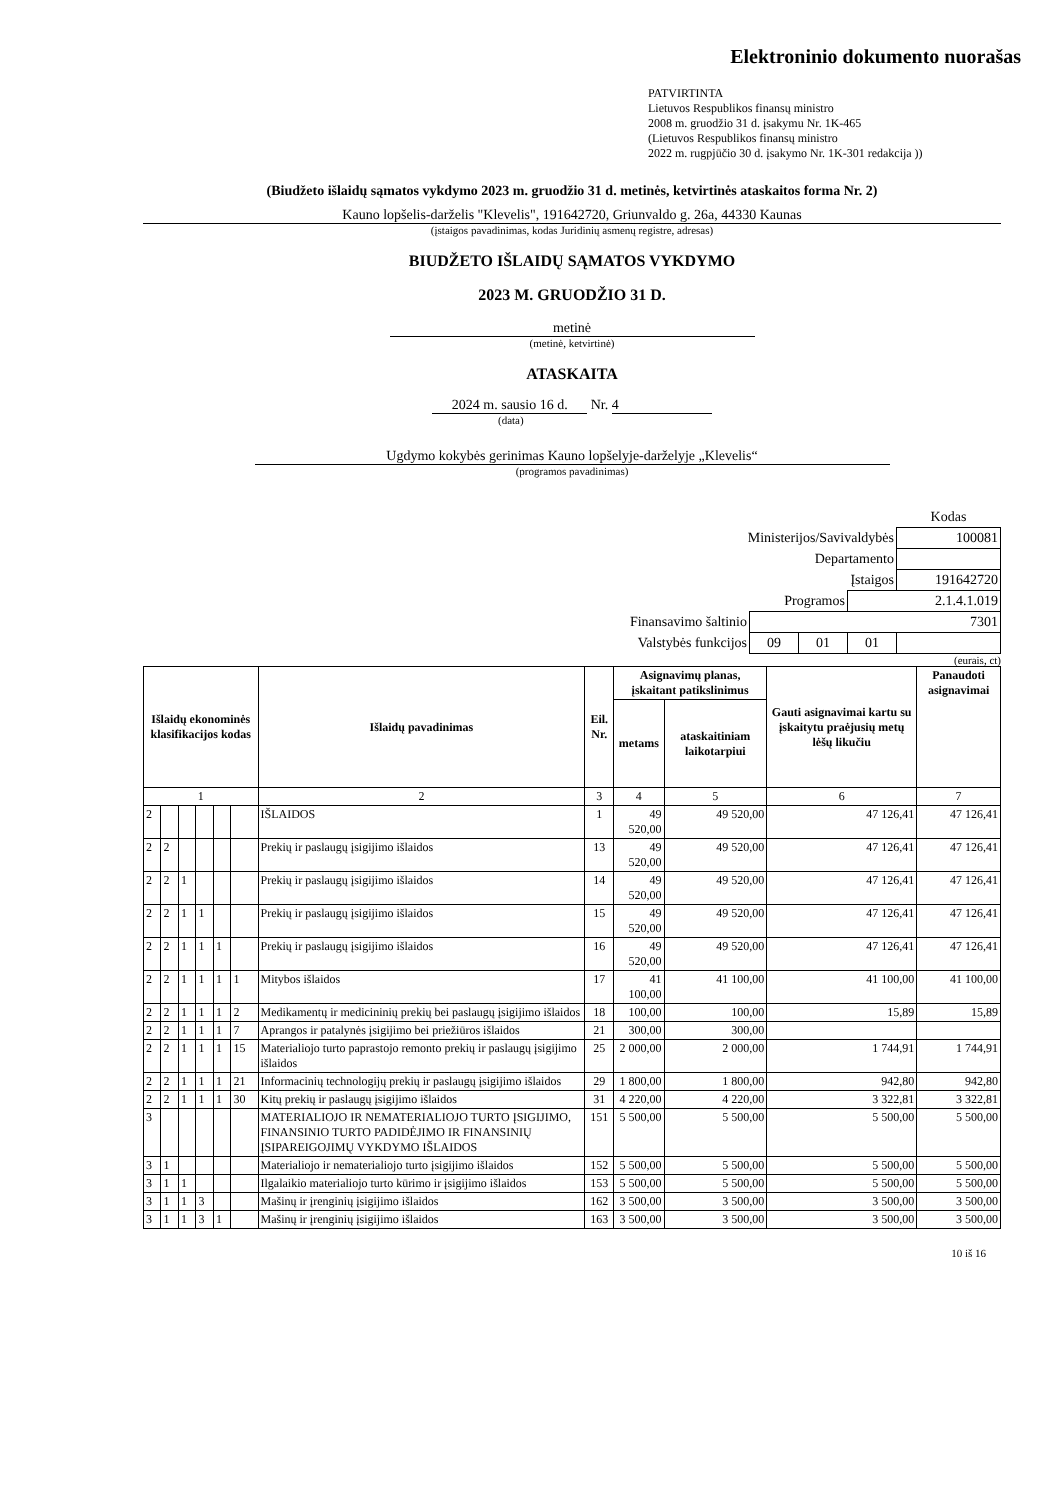Elektroninio dokumento nuorašas
PATVIRTINTA
Lietuvos Respublikos finansų ministro
2008 m. gruodžio 31 d. įsakymu Nr. 1K-465
(Lietuvos Respublikos finansų ministro
2022 m. rugpjūčio 30 d. įsakymo Nr. 1K-301 redakcija ))
(Biudžeto išlaidų sąmatos vykdymo 2023 m. gruodžio 31 d. metinės, ketvirtinės ataskaitos forma Nr. 2)
Kauno lopšelis-darželis "Klevelis", 191642720, Griunvaldo g. 26a, 44330 Kaunas
(įstaigos pavadinimas, kodas Juridinių asmenų registre, adresas)
BIUDŽETO IŠLAIDŲ SĄMATOS VYKDYMO
2023 M. GRUODŽIO 31 D.
metinė
(metinė, ketvirtinė)
ATASKAITA
2024 m. sausio 16 d. Nr. 4
(data)
Ugdymo kokybės gerinimas Kauno lopšelyje-darželyje „Klevelis“
(programos pavadinimas)
| | | | | Kodas |
| Ministerijos/Savivaldybės | | | | 100081 |
| Departamento | | | | |
| Įstaigos | | | | 191642720 |
| Programos | | | 2.1.4.1.019 | |
| Finansavimo šaltinio | 7301 | | | |
| Valstybės funkcijos | 09 | 01 | 01 | |
(eurais, ct)
| Išlaidų ekonominės klasifikacijos kodas | | | | | | Išlaidų pavadinimas | Eil. Nr. | Asignavimų planas, įskaitant patikslinimus | | Gauti asignavimai kartu su įskaitytu praėjusių metų lėšų likučiu | Panaudoti asignavimai |
| --- | --- | --- | --- | --- | --- | --- | --- | --- | --- | --- | --- |
| | | | | | | | | metams | ataskaitiniam laikotarpiui | | |
| 1 | | | | | | 2 | 3 | 4 | 5 | 6 | 7 |
| 2 | | | | | | IŠLAIDOS | 1 | 49 520,00 | 49 520,00 | 47 126,41 | 47 126,41 |
| 2 | 2 | | | | | Prekių ir paslaugų įsigijimo išlaidos | 13 | 49 520,00 | 49 520,00 | 47 126,41 | 47 126,41 |
| 2 | 2 | 1 | | | | Prekių ir paslaugų įsigijimo išlaidos | 14 | 49 520,00 | 49 520,00 | 47 126,41 | 47 126,41 |
| 2 | 2 | 1 | 1 | | | Prekių ir paslaugų įsigijimo išlaidos | 15 | 49 520,00 | 49 520,00 | 47 126,41 | 47 126,41 |
| 2 | 2 | 1 | 1 | 1 | | Prekių ir paslaugų įsigijimo išlaidos | 16 | 49 520,00 | 49 520,00 | 47 126,41 | 47 126,41 |
| 2 | 2 | 1 | 1 | 1 | 1 | Mitybos išlaidos | 17 | 41 100,00 | 41 100,00 | 41 100,00 | 41 100,00 |
| 2 | 2 | 1 | 1 | 1 | 2 | Medikamentų ir medicininių prekių bei paslaugų įsigijimo išlaidos | 18 | 100,00 | 100,00 | 15,89 | 15,89 |
| 2 | 2 | 1 | 1 | 1 | 7 | Aprangos ir patalynės įsigijimo bei priežiūros išlaidos | 21 | 300,00 | 300,00 | | |
| 2 | 2 | 1 | 1 | 1 | 15 | Materialiojo turto paprastojo remonto prekių ir paslaugų įsigijimo išlaidos | 25 | 2 000,00 | 2 000,00 | 1 744,91 | 1 744,91 |
| 2 | 2 | 1 | 1 | 1 | 21 | Informacinių technologijų prekių ir paslaugų įsigijimo išlaidos | 29 | 1 800,00 | 1 800,00 | 942,80 | 942,80 |
| 2 | 2 | 1 | 1 | 1 | 30 | Kitų prekių ir paslaugų įsigijimo išlaidos | 31 | 4 220,00 | 4 220,00 | 3 322,81 | 3 322,81 |
| 3 | | | | | | MATERIALIOJO IR NEMATERIALIOJO TURTO ĮSIGIJIMO, FINANSINIO TURTO PADIDĖJIMO IR FINANSINIŲ ĮSIPAREIGOJIMŲ VYKDYMO IŠLAIDOS | 151 | 5 500,00 | 5 500,00 | 5 500,00 | 5 500,00 |
| 3 | 1 | | | | | Materialiojo ir nematerialiojo turto įsigijimo išlaidos | 152 | 5 500,00 | 5 500,00 | 5 500,00 | 5 500,00 |
| 3 | 1 | 1 | | | | Ilgalaikio materialiojo turto kūrimo ir įsigijimo išlaidos | 153 | 5 500,00 | 5 500,00 | 5 500,00 | 5 500,00 |
| 3 | 1 | 1 | 3 | | | Mašinų ir įrenginių įsigijimo išlaidos | 162 | 3 500,00 | 3 500,00 | 3 500,00 | 3 500,00 |
| 3 | 1 | 1 | 3 | 1 | | Mašinų ir įrenginių įsigijimo išlaidos | 163 | 3 500,00 | 3 500,00 | 3 500,00 | 3 500,00 |
10 iš 16